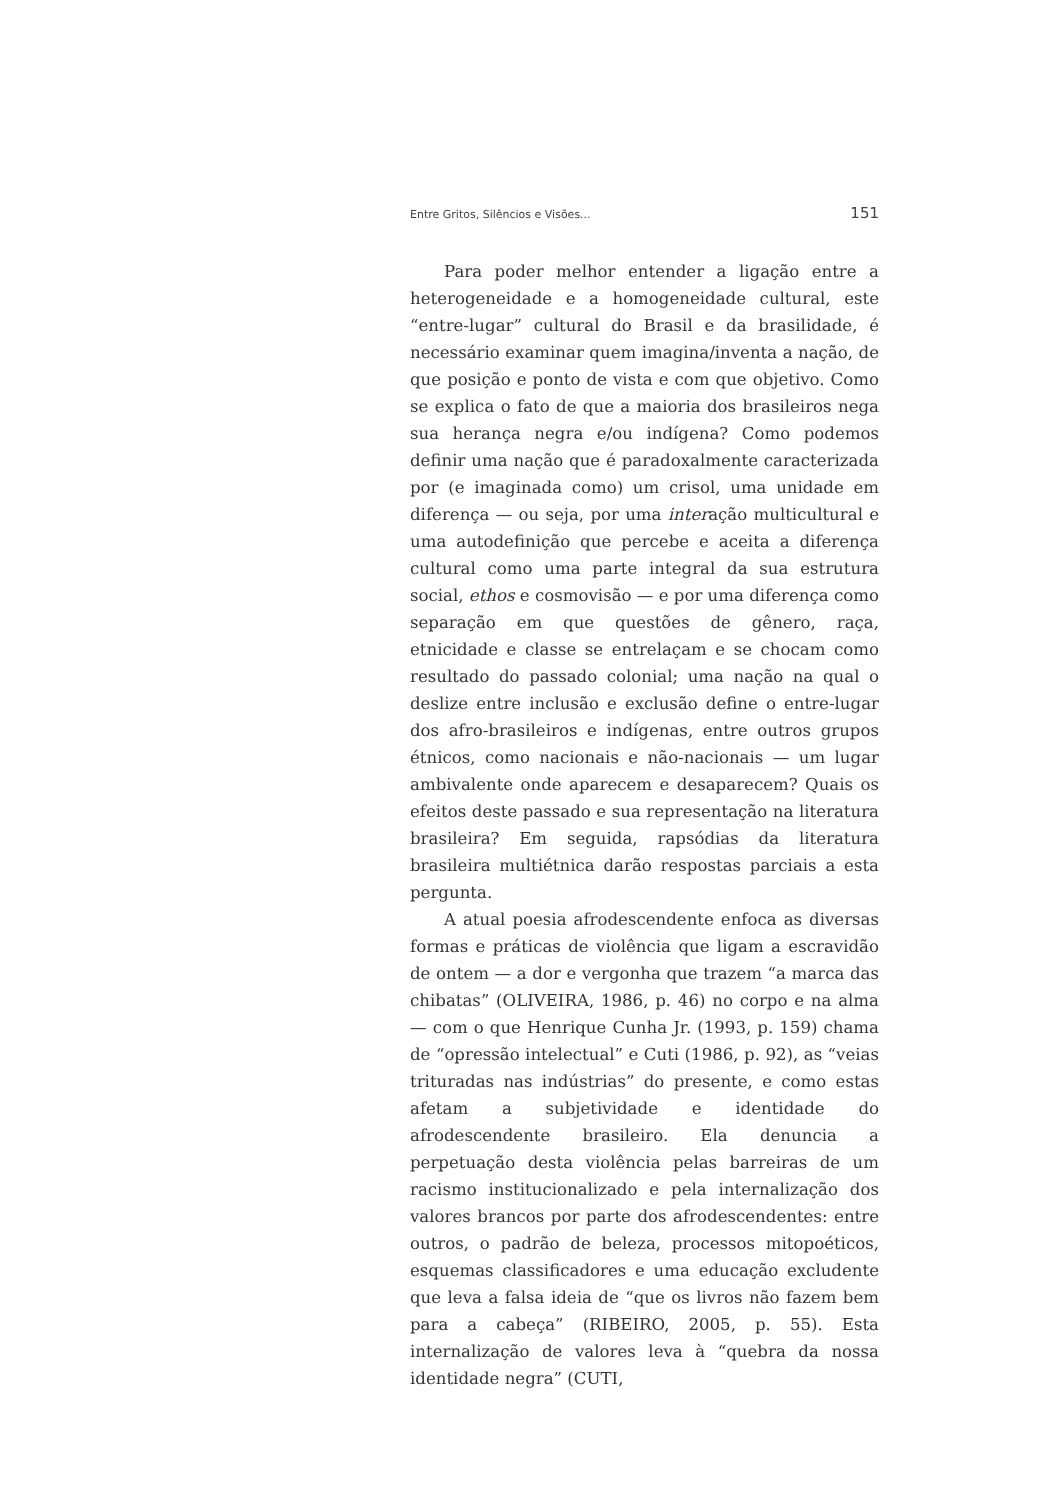Entre Gritos, Silêncios e Visões... 151
Para poder melhor entender a ligação entre a heterogeneidade e a homogeneidade cultural, este “entre-lugar” cultural do Brasil e da brasilidade, é necessário examinar quem imagina/inventa a nação, de que posição e ponto de vista e com que objetivo. Como se explica o fato de que a maioria dos brasileiros nega sua herança negra e/ou indígena? Como podemos definir uma nação que é paradoxalmente caracterizada por (e imaginada como) um crisol, uma unidade em diferença — ou seja, por uma interação multicultural e uma autodefinição que percebe e aceita a diferença cultural como uma parte integral da sua estrutura social, ethos e cosmovisão — e por uma diferença como separação em que questões de gênero, raça, etnicidade e classe se entrelaçam e se chocam como resultado do passado colonial; uma nação na qual o deslize entre inclusão e exclusão define o entre-lugar dos afro-brasileiros e indígenas, entre outros grupos étnicos, como nacionais e não-nacionais — um lugar ambivalente onde aparecem e desaparecem? Quais os efeitos deste passado e sua representação na literatura brasileira? Em seguida, rapsódias da literatura brasileira multiétnica darão respostas parciais a esta pergunta.
A atual poesia afrodescendente enfoca as diversas formas e práticas de violência que ligam a escravidão de ontem — a dor e vergonha que trazem “a marca das chibatas” (OLIVEIRA, 1986, p. 46) no corpo e na alma — com o que Henrique Cunha Jr. (1993, p. 159) chama de “opressão intelectual” e Cuti (1986, p. 92), as “veias trituradas nas indústrias” do presente, e como estas afetam a subjetividade e identidade do afrodescendente brasileiro. Ela denuncia a perpetuação desta violência pelas barreiras de um racismo institucionalizado e pela internalização dos valores brancos por parte dos afrodescendentes: entre outros, o padrão de beleza, processos mitopoéticos, esquemas classificadores e uma educação excludente que leva a falsa ideia de “que os livros não fazem bem para a cabeça” (RIBEIRO, 2005, p. 55). Esta internalização de valores leva à “quebra da nossa identidade negra” (CUTI,